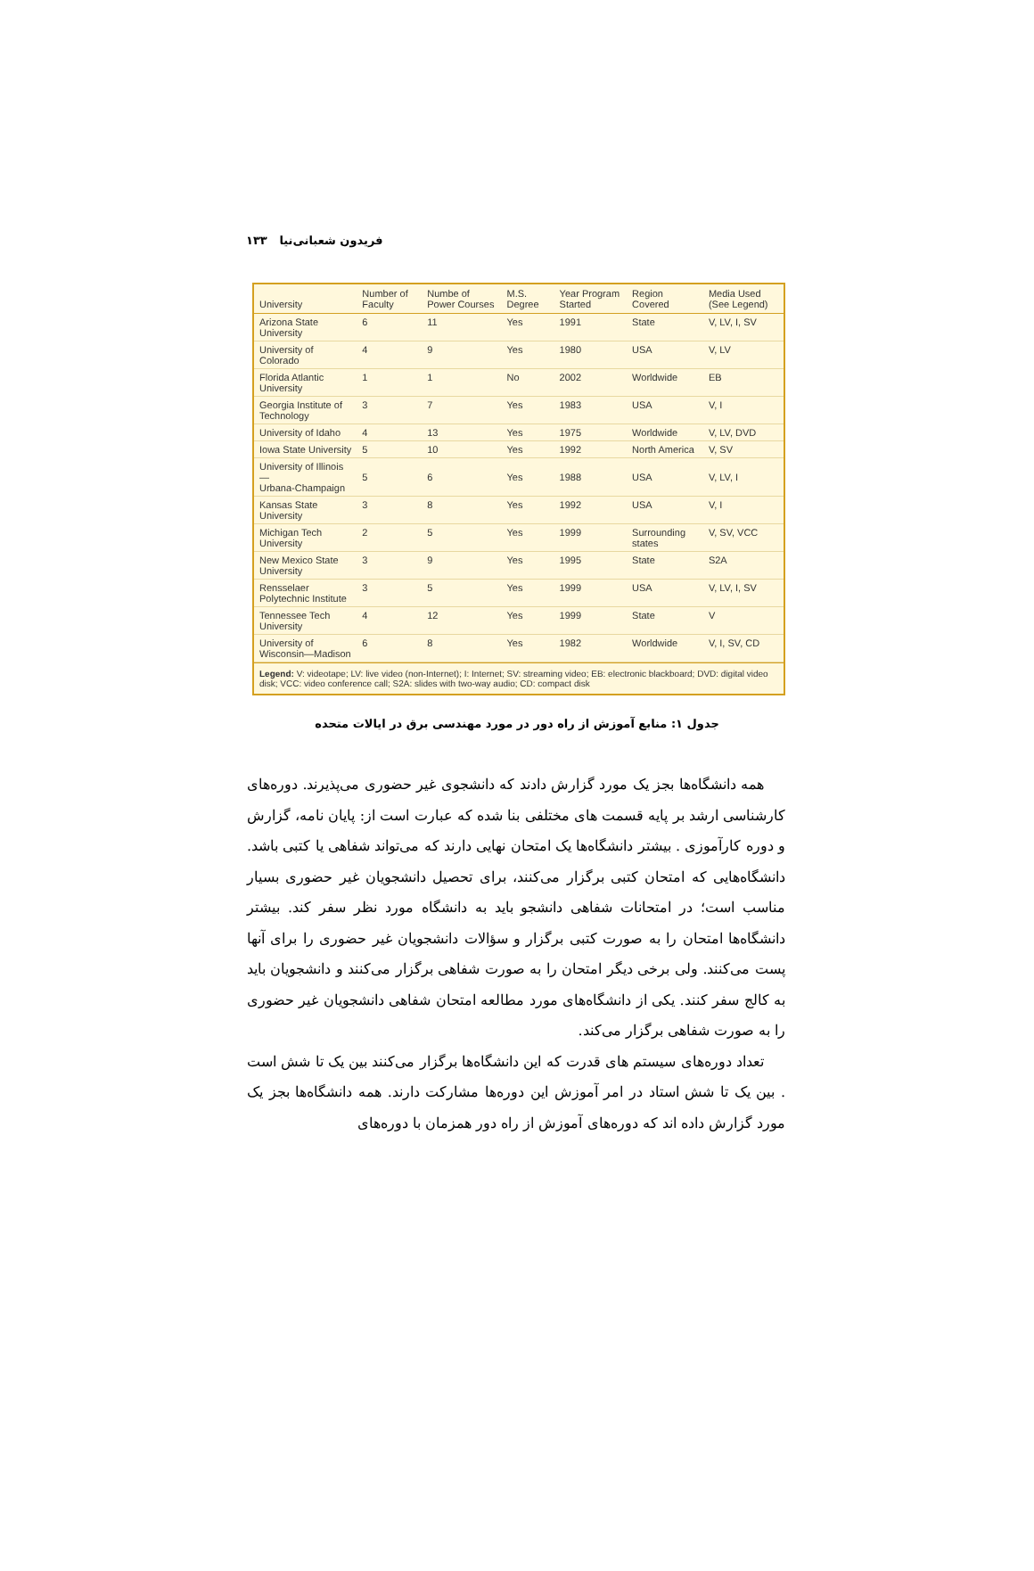فریدون شعبانی‌نیا ۱۳۳
| University | Number of Faculty | Numbe of Power Courses | M.S. Degree | Year Program Started | Region Covered | Media Used (See Legend) |
| --- | --- | --- | --- | --- | --- | --- |
| Arizona State University | 6 | 11 | Yes | 1991 | State | V, LV, I, SV |
| University of Colorado | 4 | 9 | Yes | 1980 | USA | V, LV |
| Florida Atlantic University | 1 | 1 | No | 2002 | Worldwide | EB |
| Georgia Institute of Technology | 3 | 7 | Yes | 1983 | USA | V, I |
| University of Idaho | 4 | 13 | Yes | 1975 | Worldwide | V, LV, DVD |
| Iowa State University | 5 | 10 | Yes | 1992 | North America | V, SV |
| University of Illinois— Urbana-Champaign | 5 | 6 | Yes | 1988 | USA | V, LV, I |
| Kansas State University | 3 | 8 | Yes | 1992 | USA | V, I |
| Michigan Tech University | 2 | 5 | Yes | 1999 | Surrounding states | V, SV, VCC |
| New Mexico State University | 3 | 9 | Yes | 1995 | State | S2A |
| Rensselaer Polytechnic Institute | 3 | 5 | Yes | 1999 | USA | V, LV, I, SV |
| Tennessee Tech University | 4 | 12 | Yes | 1999 | State | V |
| University of Wisconsin—Madison | 6 | 8 | Yes | 1982 | Worldwide | V, I, SV, CD |
Legend: V: videotape; LV: live video (non-Internet); I: Internet; SV: streaming video; EB: electronic blackboard; DVD: digital video disk; VCC: video conference call; S2A: slides with two-way audio; CD: compact disk
جدول ۱: منابع آموزش از راه دور در مورد مهندسی برق در ایالات متحده
همه دانشگاه‌ها بجز یک مورد گزارش دادند که دانشجوی غیر حضوری می‌پذیرند. دوره‌های کارشناسی ارشد بر پایه قسمت های مختلفی بنا شده که عبارت است از: پایان نامه، گزارش و دوره کارآموزی . بیشتر دانشگاه‌ها یک امتحان نهایی دارند که می‌تواند شفاهی یا کتبی باشد. دانشگاه‌هایی که امتحان کتبی برگزار می‌کنند، برای تحصیل دانشجویان غیر حضوری بسیار مناسب است؛ در امتحانات شفاهی دانشجو باید به دانشگاه مورد نظر سفر کند. بیشتر دانشگاه‌ها امتحان را به صورت کتبی برگزار و سؤالات دانشجویان غیر حضوری را برای آنها پست می‌کنند. ولی برخی دیگر امتحان را به صورت شفاهی برگزار می‌کنند و دانشجویان باید به کالج سفر کنند. یکی از دانشگاه‌های مورد مطالعه امتحان شفاهی دانشجویان غیر حضوری را به صورت شفاهی برگزار می‌کند.
تعداد دوره‌های سیستم های قدرت که این دانشگاه‌ها برگزار می‌کنند بین یک تا شش است . بین یک تا شش استاد در امر آموزش این دوره‌ها مشارکت دارند. همه دانشگاه‌ها بجز یک مورد گزارش داده اند که دوره‌های آموزش از راه دور همزمان با دوره‌های